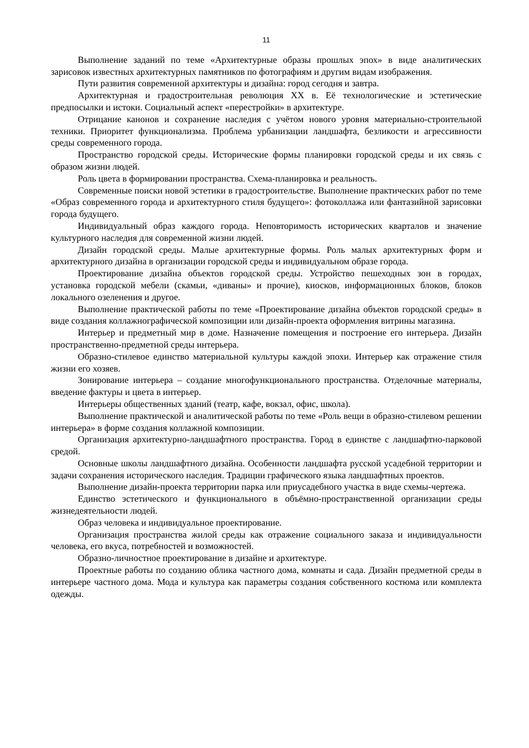11
Выполнение заданий по теме «Архитектурные образы прошлых эпох» в виде аналитических зарисовок известных архитектурных памятников по фотографиям и другим видам изображения.
Пути развития современной архитектуры и дизайна: город сегодня и завтра.
Архитектурная и градостроительная революция XX в. Её технологические и эстетические предпосылки и истоки. Социальный аспект «перестройки» в архитектуре.
Отрицание канонов и сохранение наследия с учётом нового уровня материально-строительной техники. Приоритет функционализма. Проблема урбанизации ландшафта, безликости и агрессивности среды современного города.
Пространство городской среды. Исторические формы планировки городской среды и их связь с образом жизни людей.
Роль цвета в формировании пространства. Схема-планировка и реальность.
Современные поиски новой эстетики в градостроительстве. Выполнение практических работ по теме «Образ современного города и архитектурного стиля будущего»: фотоколлажа или фантазийной зарисовки города будущего.
Индивидуальный образ каждого города. Неповторимость исторических кварталов и значение культурного наследия для современной жизни людей.
Дизайн городской среды. Малые архитектурные формы. Роль малых архитектурных форм и архитектурного дизайна в организации городской среды и индивидуальном образе города.
Проектирование дизайна объектов городской среды. Устройство пешеходных зон в городах, установка городской мебели (скамьи, «диваны» и прочие), киосков, информационных блоков, блоков локального озеленения и другое.
Выполнение практической работы по теме «Проектирование дизайна объектов городской среды» в виде создания коллажнографической композиции или дизайн-проекта оформления витрины магазина.
Интерьер и предметный мир в доме. Назначение помещения и построение его интерьера. Дизайн пространственно-предметной среды интерьера.
Образно-стилевое единство материальной культуры каждой эпохи. Интерьер как отражение стиля жизни его хозяев.
Зонирование интерьера – создание многофункционального пространства. Отделочные материалы, введение фактуры и цвета в интерьер.
Интерьеры общественных зданий (театр, кафе, вокзал, офис, школа).
Выполнение практической и аналитической работы по теме «Роль вещи в образно-стилевом решении интерьера» в форме создания коллажной композиции.
Организация архитектурно-ландшафтного пространства. Город в единстве с ландшафтно-парковой средой.
Основные школы ландшафтного дизайна. Особенности ландшафта русской усадебной территории и задачи сохранения исторического наследия. Традиции графического языка ландшафтных проектов.
Выполнение дизайн-проекта территории парка или приусадебного участка в виде схемы-чертежа.
Единство эстетического и функционального в объёмно-пространственной организации среды жизнедеятельности людей.
Образ человека и индивидуальное проектирование.
Организация пространства жилой среды как отражение социального заказа и индивидуальности человека, его вкуса, потребностей и возможностей.
Образно-личностное проектирование в дизайне и архитектуре.
Проектные работы по созданию облика частного дома, комнаты и сада. Дизайн предметной среды в интерьере частного дома. Мода и культура как параметры создания собственного костюма или комплекта одежды.